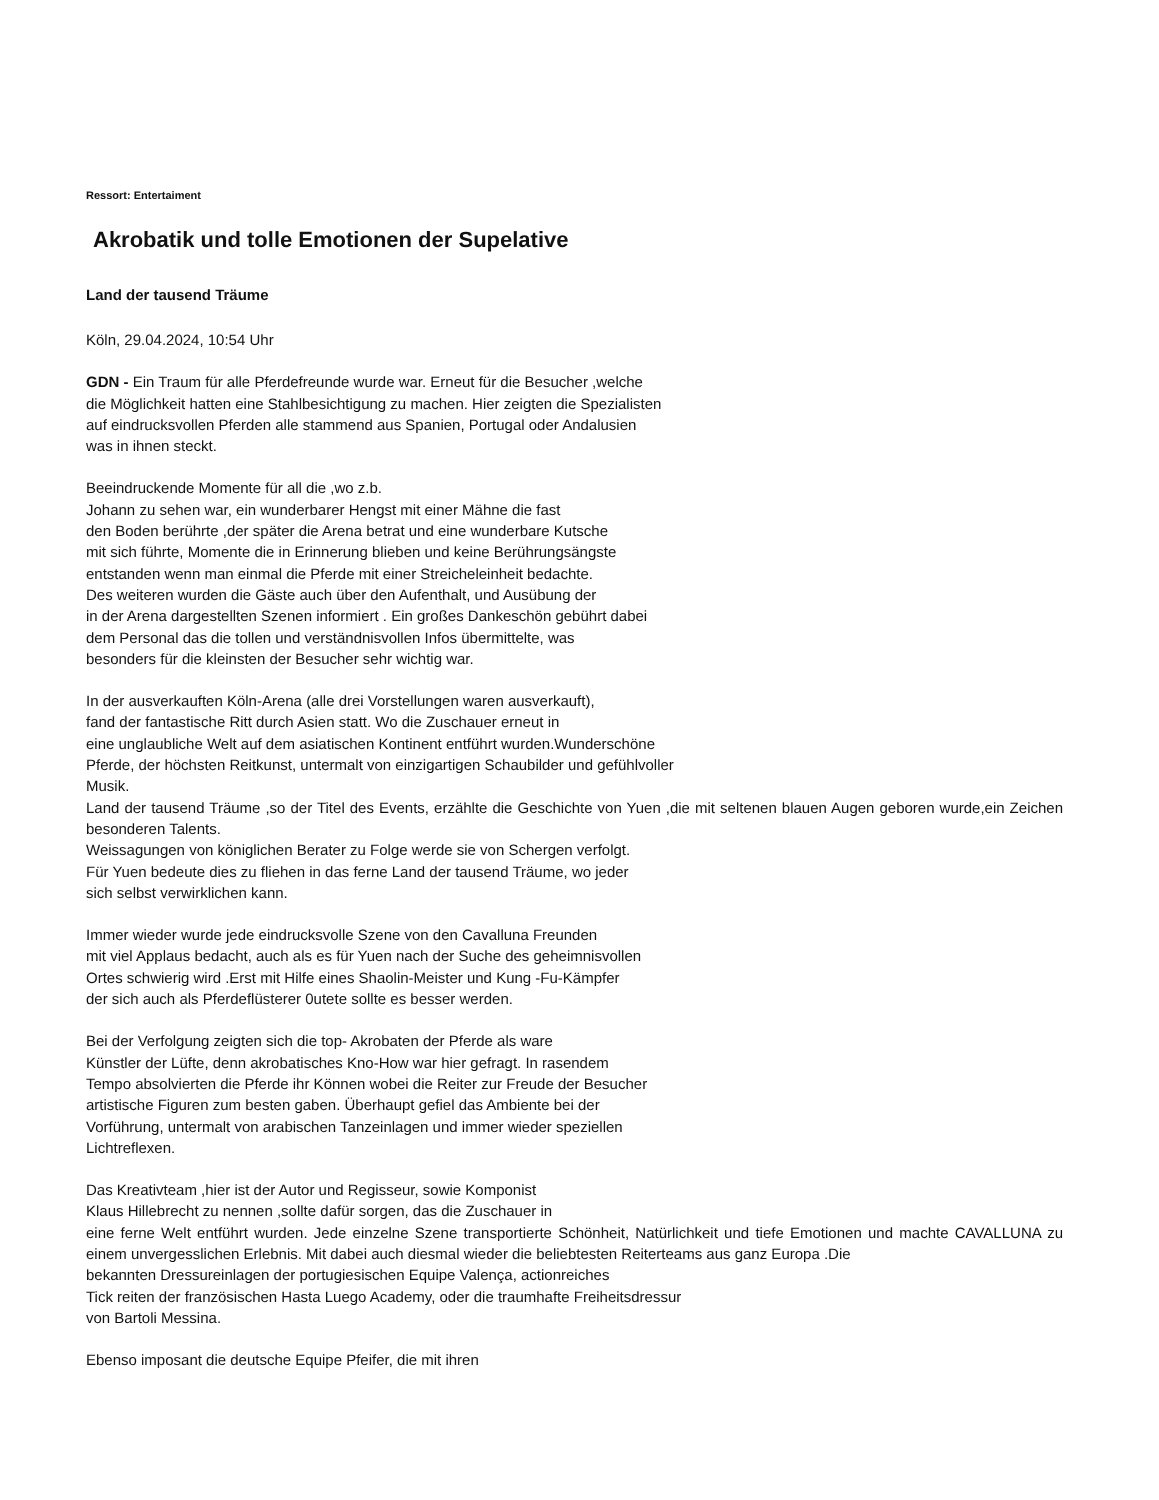Ressort: Entertaiment
Akrobatik und tolle Emotionen der Supelative
Land der tausend Träume
Köln, 29.04.2024, 10:54 Uhr
GDN - Ein Traum für alle Pferdefreunde wurde war. Erneut für die Besucher ,welche
die Möglichkeit hatten eine Stahlbesichtigung zu machen. Hier zeigten die Spezialisten
auf eindrucksvollen Pferden alle stammend aus Spanien, Portugal oder Andalusien
was in ihnen steckt.
Beeindruckende Momente für all die ,wo z.b.
Johann zu sehen war, ein wunderbarer Hengst mit einer Mähne die fast
den Boden berührte ,der später die Arena betrat und eine wunderbare Kutsche
mit sich führte, Momente die in Erinnerung blieben und keine Berührungsängste
entstanden wenn man einmal die Pferde mit einer Streicheleinheit bedachte.
Des weiteren wurden die Gäste auch über den Aufenthalt, und Ausübung der
in der Arena dargestellten Szenen informiert . Ein großes Dankeschön gebührt dabei
dem Personal das die tollen und verständnisvollen Infos übermittelte, was
besonders für die kleinsten der Besucher sehr wichtig war.
In der ausverkauften Köln-Arena (alle drei Vorstellungen waren ausverkauft),
fand der fantastische Ritt durch Asien statt. Wo die Zuschauer erneut in
eine unglaubliche Welt auf dem asiatischen Kontinent entführt wurden.Wunderschöne
Pferde, der höchsten Reitkunst, untermalt von einzigartigen Schaubilder und gefühlvoller
Musik.
Land der tausend Träume ,so der Titel des Events, erzählte die Geschichte von Yuen ,die mit seltenen blauen Augen geboren wurde,ein Zeichen besonderen Talents.
Weissagungen von königlichen Berater zu Folge werde sie von Schergen verfolgt.
Für Yuen bedeute dies zu fliehen in das ferne Land der tausend Träume, wo jeder
sich selbst verwirklichen kann.
Immer wieder wurde jede eindrucksvolle Szene von den Cavalluna Freunden
mit viel Applaus bedacht, auch als es für Yuen nach der Suche des geheimnisvollen
Ortes schwierig wird .Erst mit Hilfe eines Shaolin-Meister und Kung -Fu-Kämpfer
der sich auch als Pferdeflüsterer 0utete sollte es besser werden.
Bei der Verfolgung zeigten sich die top- Akrobaten der Pferde als ware
Künstler der Lüfte, denn akrobatisches Kno-How war hier gefragt. In rasendem
Tempo absolvierten die Pferde ihr Können wobei die Reiter zur Freude der Besucher
artistische Figuren zum besten gaben. Überhaupt gefiel das Ambiente bei der
Vorführung, untermalt von arabischen Tanzeinlagen und immer wieder speziellen
Lichtreflexen.
Das Kreativteam ,hier ist der Autor und Regisseur, sowie Komponist
Klaus Hillebrecht zu nennen ,sollte dafür sorgen, das die Zuschauer in
eine ferne Welt entführt wurden. Jede einzelne Szene transportierte Schönheit, Natürlichkeit und tiefe Emotionen und machte CAVALLUNA zu einem unvergesslichen Erlebnis. Mit dabei auch diesmal wieder die beliebtesten Reiterteams aus ganz Europa .Die
bekannten Dressureinlagen der portugiesischen Equipe Valença, actionreiches
Tick reiten der französischen Hasta Luego Academy, oder die traumhafte Freiheitsdressur
von Bartoli Messina.
Ebenso imposant die deutsche Equipe Pfeifer, die mit ihren